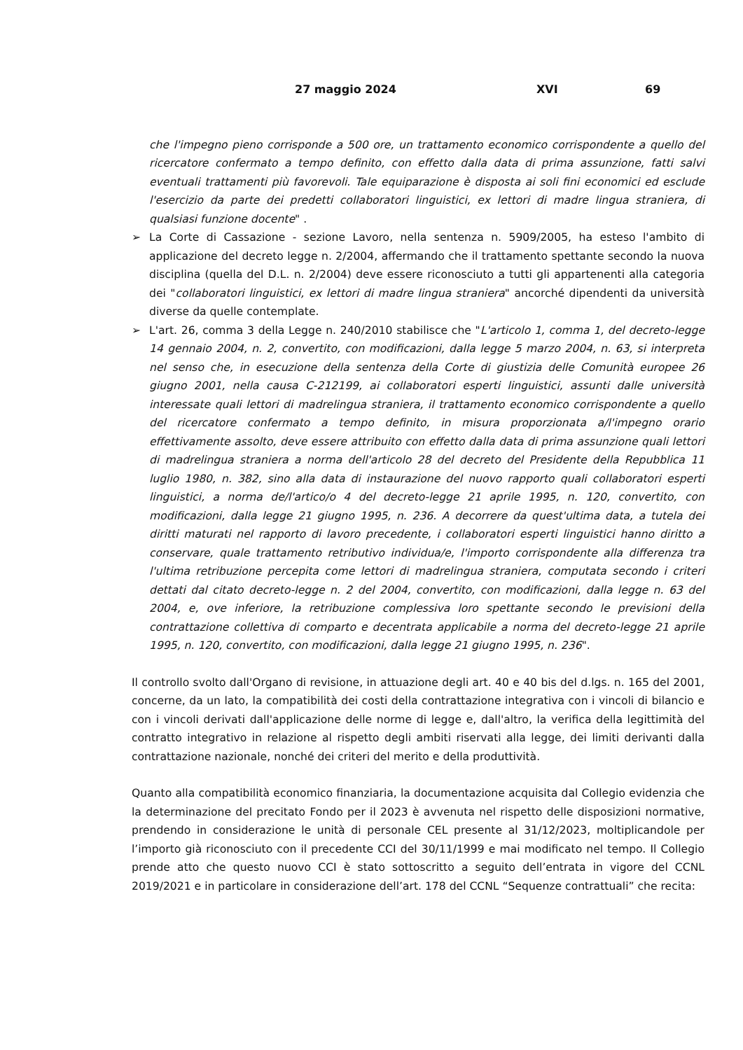27 maggio 2024 XVI 69
che l'impegno pieno corrisponde a 500 ore, un trattamento economico corrispondente a quello del ricercatore confermato a tempo definito, con effetto dalla data di prima assunzione, fatti salvi eventuali trattamenti più favorevoli. Tale equiparazione è disposta ai soli fini economici ed esclude l'esercizio da parte dei predetti collaboratori linguistici, ex lettori di madre lingua straniera, di qualsiasi funzione docente" .
➢ La Corte di Cassazione - sezione Lavoro, nella sentenza n. 5909/2005, ha esteso l'ambito di applicazione del decreto legge n. 2/2004, affermando che il trattamento spettante secondo la nuova disciplina (quella del D.L. n. 2/2004) deve essere riconosciuto a tutti gli appartenenti alla categoria dei "collaboratori linguistici, ex lettori di madre lingua straniera" ancorché dipendenti da università diverse da quelle contemplate.
➢ L'art. 26, comma 3 della Legge n. 240/2010 stabilisce che "L'articolo 1, comma 1, del decreto-legge 14 gennaio 2004, n. 2, convertito, con modificazioni, dalla legge 5 marzo 2004, n. 63, si interpreta nel senso che, in esecuzione della sentenza della Corte di giustizia delle Comunità europee 26 giugno 2001, nella causa C-212199, ai collaboratori esperti linguistici, assunti dalle università interessate quali lettori di madrelingua straniera, il trattamento economico corrispondente a quello del ricercatore confermato a tempo definito, in misura proporzionata a/l'impegno orario effettivamente assolto, deve essere attribuito con effetto dalla data di prima assunzione quali lettori di madrelingua straniera a norma dell'articolo 28 del decreto del Presidente della Repubblica 11 luglio 1980, n. 382, sino alla data di instaurazione del nuovo rapporto quali collaboratori esperti linguistici, a norma de/l'artico/o 4 del decreto-legge 21 aprile 1995, n. 120, convertito, con modificazioni, dalla legge 21 giugno 1995, n. 236. A decorrere da quest'ultima data, a tutela dei diritti maturati nel rapporto di lavoro precedente, i collaboratori esperti linguistici hanno diritto a conservare, quale trattamento retributivo individua/e, l'importo corrispondente alla differenza tra l'ultima retribuzione percepita come lettori di madrelingua straniera, computata secondo i criteri dettati dal citato decreto-legge n. 2 del 2004, convertito, con modificazioni, dalla legge n. 63 del 2004, e, ove inferiore, la retribuzione complessiva loro spettante secondo le previsioni della contrattazione collettiva di comparto e decentrata applicabile a norma del decreto-legge 21 aprile 1995, n. 120, convertito, con modificazioni, dalla legge 21 giugno 1995, n. 236".
Il controllo svolto dall'Organo di revisione, in attuazione degli art. 40 e 40 bis del d.lgs. n. 165 del 2001, concerne, da un lato, la compatibilità dei costi della contrattazione integrativa con i vincoli di bilancio e con i vincoli derivati dall'applicazione delle norme di legge e, dall'altro, la verifica della legittimità del contratto integrativo in relazione al rispetto degli ambiti riservati alla legge, dei limiti derivanti dalla contrattazione nazionale, nonché dei criteri del merito e della produttività.
Quanto alla compatibilità economico finanziaria, la documentazione acquisita dal Collegio evidenzia che la determinazione del precitato Fondo per il 2023 è avvenuta nel rispetto delle disposizioni normative, prendendo in considerazione le unità di personale CEL presente al 31/12/2023, moltiplicandole per l’importo già riconosciuto con il precedente CCI del 30/11/1999 e mai modificato nel tempo. Il Collegio prende atto che questo nuovo CCI è stato sottoscritto a seguito dell’entrata in vigore del CCNL 2019/2021 e in particolare in considerazione dell’art. 178 del CCNL “Sequenze contrattuali” che recita: